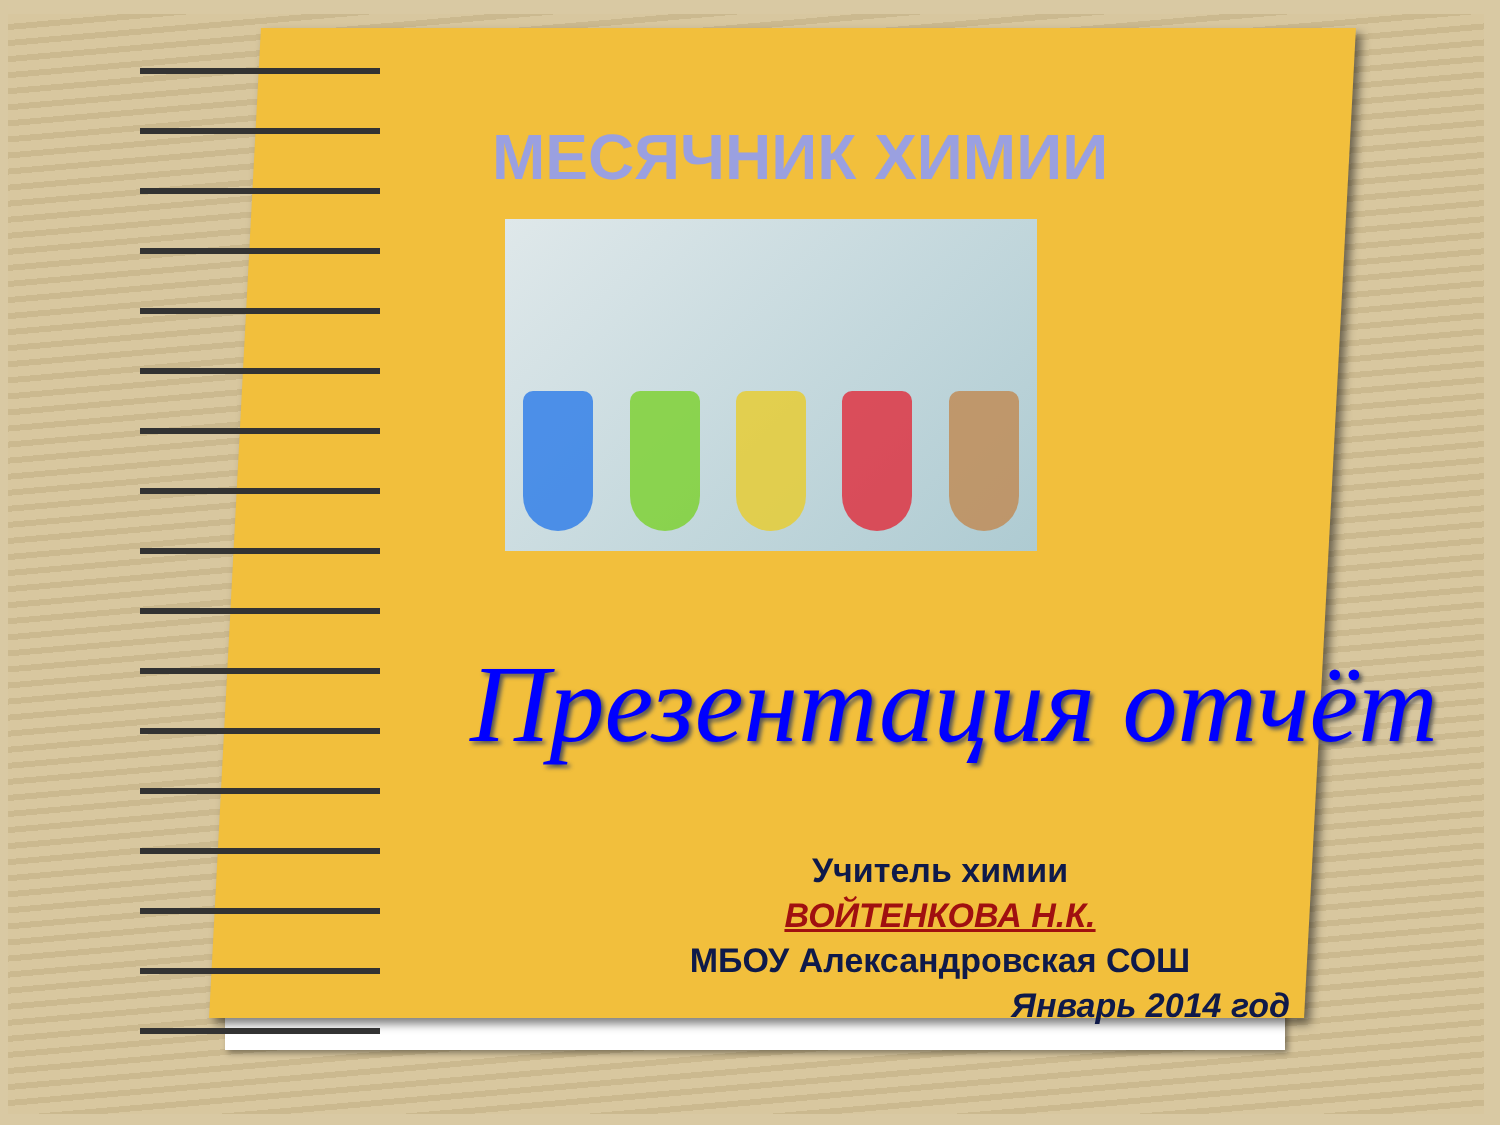МЕСЯЧНИК ХИМИИ
Презентация отчёт
Учитель химии
ВОЙТЕНКОВА Н.К.
МБОУ Александровская СОШ
Январь 2014 год